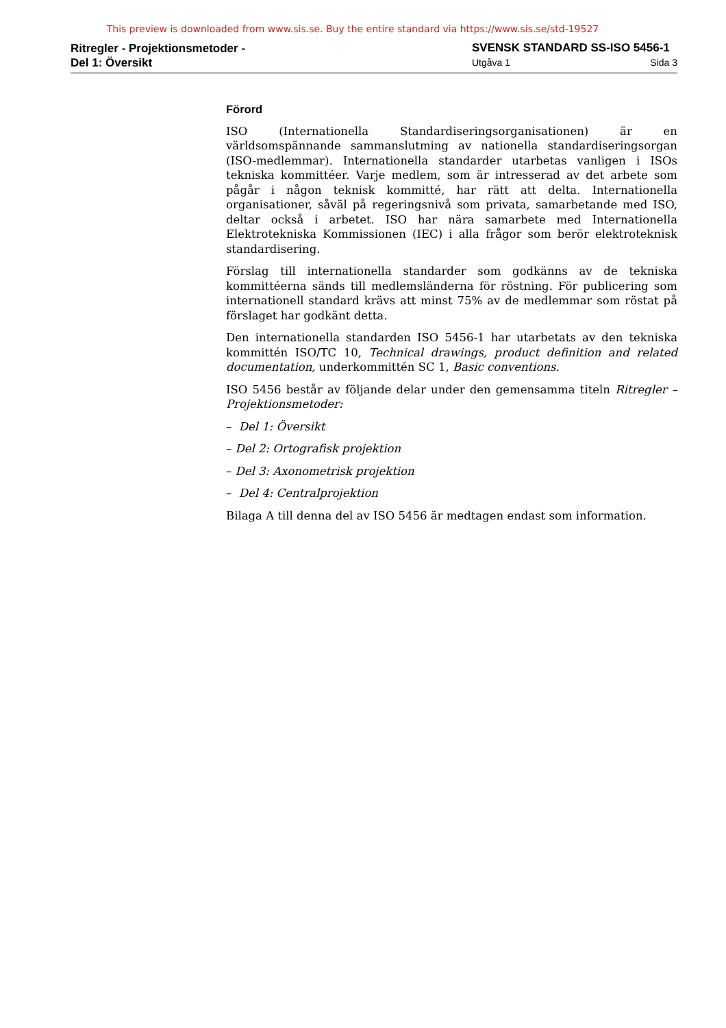This preview is downloaded from www.sis.se. Buy the entire standard via https://www.sis.se/std-19527
Ritregler - Projektionsmetoder -
Del 1: Översikt
SVENSK STANDARD SS-ISO 5456-1
Utgåva 1 Sida 3
Förord
ISO (Internationella Standardiseringsorganisationen) är en världsomspännande sammanslutming av nationella standardiseringsorgan (ISO-medlemmar). Internationella standarder utarbetas vanligen i ISOs tekniska kommittéer. Varje medlem, som är intresserad av det arbete som pågår i någon teknisk kommitté, har rätt att delta. Internationella organisationer, såväl på regeringsnivå som privata, samarbetande med ISO, deltar också i arbetet. ISO har nära samarbete med Internationella Elektrotekniska Kommissionen (IEC) i alla frågor som berör elektroteknisk standardisering.
Förslag till internationella standarder som godkänns av de tekniska kommittéerna sänds till medlemsländerna för röstning. För publicering som internationell standard krävs att minst 75% av de medlemmar som röstat på förslaget har godkänt detta.
Den internationella standarden ISO 5456-1 har utarbetats av den tekniska kommittén ISO/TC 10, Technical drawings, product definition and related documentation, underkommittén SC 1, Basic conventions.
ISO 5456 består av följande delar under den gemensamma titeln Ritregler – Projektionsmetoder:
– Del 1: Översikt
– Del 2: Ortografisk projektion
– Del 3: Axonometrisk projektion
– Del 4: Centralprojektion
Bilaga A till denna del av ISO 5456 är medtagen endast som information.